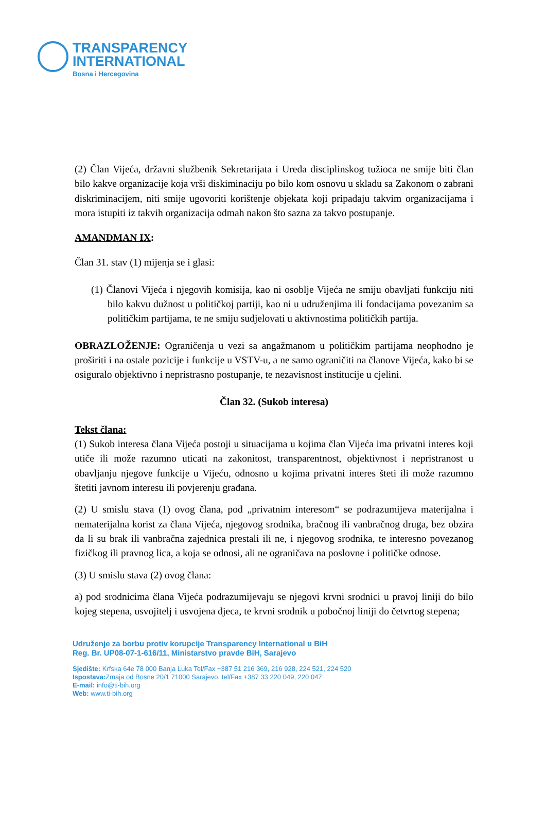TRANSPARENCY
INTERNATIONAL
Bosna i Hercegovina
(2) Član Vijeća, državni službenik Sekretarijata i Ureda disciplinskog tužioca ne smije biti član bilo kakve organizacije koja vrši diskiminaciju po bilo kom osnovu u skladu sa Zakonom o zabrani diskriminacijem, niti smije ugovoriti korištenje objekata koji pripadaju takvim organizacijama i mora istupiti iz takvih organizacija odmah nakon što sazna za takvo postupanje.
AMANDMAN IX:
Član 31. stav (1) mijenja se i glasi:
(1) Članovi Vijeća i njegovih komisija, kao ni osoblje Vijeća ne smiju obavljati funkciju niti bilo kakvu dužnost u političkoj partiji, kao ni u udruženjima ili fondacijama povezanim sa političkim partijama, te ne smiju sudjelovati u aktivnostima političkih partija.
OBRAZLOŽENJE: Ograničenja u vezi sa angažmanom u političkim partijama neophodno je proširiti i na ostale pozicije i funkcije u VSTV-u, a ne samo ograničiti na članove Vijeća, kako bi se osiguralo objektivno i nepristrasno postupanje, te nezavisnost institucije u cjelini.
Član 32. (Sukob interesa)
Tekst člana:
(1) Sukob interesa člana Vijeća postoji u situacijama u kojima član Vijeća ima privatni interes koji utiče ili može razumno uticati na zakonitost, transparentnost, objektivnost i nepristranost u obavljanju njegove funkcije u Vijeću, odnosno u kojima privatni interes šteti ili može razumno štetiti javnom interesu ili povjerenju građana.
(2) U smislu stava (1) ovog člana, pod „privatnim interesom“ se podrazumijeva materijalna i nematerijalna korist za člana Vijeća, njegovog srodnika, bračnog ili vanbračnog druga, bez obzira da li su brak ili vanbračna zajednica prestali ili ne, i njegovog srodnika, te interesno povezanog fizičkog ili pravnog lica, a koja se odnosi, ali ne ograničava na poslovne i političke odnose.
(3) U smislu stava (2) ovog člana:
a) pod srodnicima člana Vijeća podrazumijevaju se njegovi krvni srodnici u pravoj liniji do bilo kojeg stepena, usvojitelj i usvojena djeca, te krvni srodnik u pobočnoj liniji do četvrtog stepena;
Udruženje za borbu protiv korupcije Transparency International u BiH
Reg. Br. UP08-07-1-616/11, Ministarstvo pravde BiH, Sarajevo
Sjedište: Krfska 64e 78 000 Banja Luka Tel/Fax +387 51 216 369, 216 928, 224 521, 224 520
Ispostava: Zmaja od Bosne 20/1 71000 Sarajevo, tel/Fax +387 33 220 049, 220 047
E-mail: info@ti-bih.org
Web: www.ti-bih.org